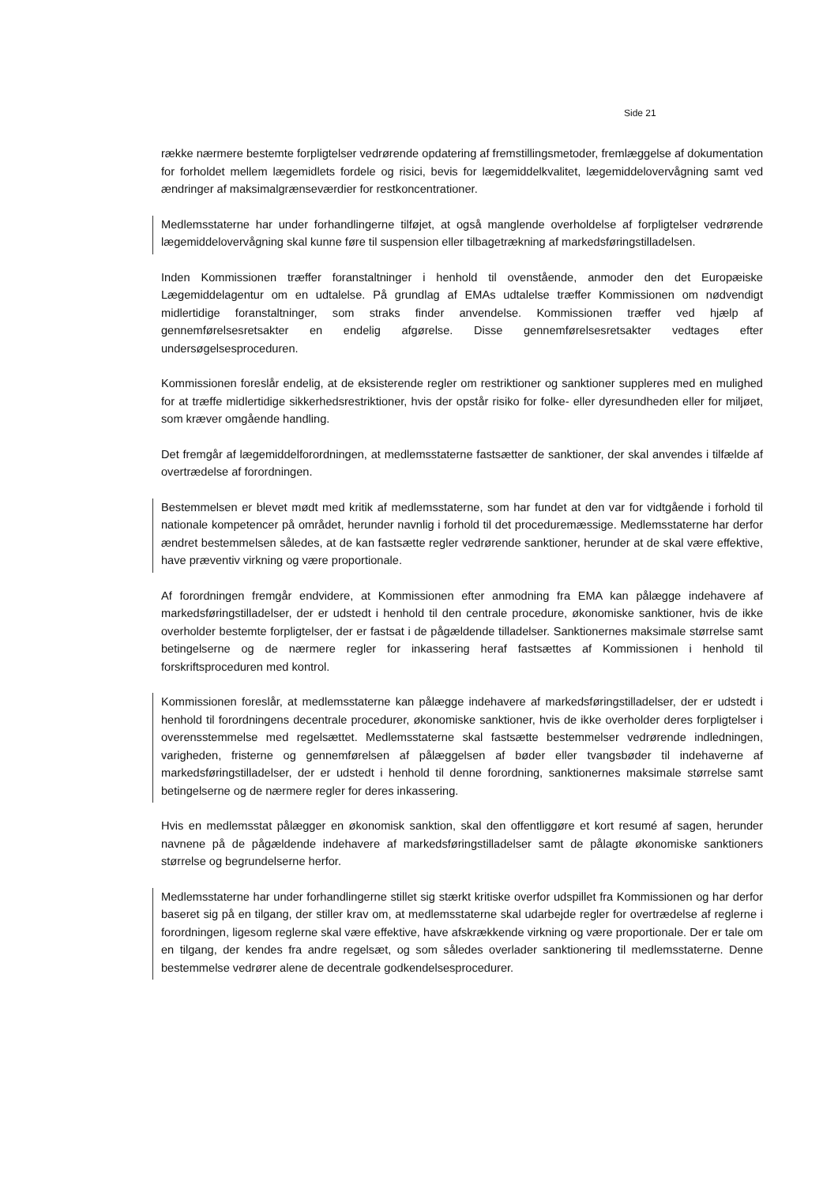Side 21
række nærmere bestemte forpligtelser vedrørende opdatering af fremstillingsmetoder, fremlæggelse af dokumentation for forholdet mellem lægemidlets fordele og risici, bevis for lægemiddelkvalitet, lægemiddelovervågning samt ved ændringer af maksimalgrænseværdier for restkoncentrationer.
Medlemsstaterne har under forhandlingerne tilføjet, at også manglende overholdelse af forpligtelser vedrørende lægemiddelovervågning skal kunne føre til suspension eller tilbagetrækning af markedsføringstilladelsen.
Inden Kommissionen træffer foranstaltninger i henhold til ovenstående, anmoder den det Europæiske Lægemiddelagentur om en udtalelse. På grundlag af EMAs udtalelse træffer Kommissionen om nødvendigt midlertidige foranstaltninger, som straks finder anvendelse. Kommissionen træffer ved hjælp af gennemførelsesretsakter en endelig afgørelse. Disse gennemførelsesretsakter vedtages efter undersøgelsesproceduren.
Kommissionen foreslår endelig, at de eksisterende regler om restriktioner og sanktioner suppleres med en mulighed for at træffe midlertidige sikkerhedsrestriktioner, hvis der opstår risiko for folke- eller dyresundheden eller for miljøet, som kræver omgående handling.
Det fremgår af lægemiddelforordningen, at medlemsstaterne fastsætter de sanktioner, der skal anvendes i tilfælde af overtrædelse af forordningen.
Bestemmelsen er blevet mødt med kritik af medlemsstaterne, som har fundet at den var for vidtgående i forhold til nationale kompetencer på området, herunder navnlig i forhold til det proceduremæssige. Medlemsstaterne har derfor ændret bestemmelsen således, at de kan fastsætte regler vedrørende sanktioner, herunder at de skal være effektive, have præventiv virkning og være proportionale.
Af forordningen fremgår endvidere, at Kommissionen efter anmodning fra EMA kan pålægge indehavere af markedsføringstilladelser, der er udstedt i henhold til den centrale procedure, økonomiske sanktioner, hvis de ikke overholder bestemte forpligtelser, der er fastsat i de pågældende tilladelser. Sanktionernes maksimale størrelse samt betingelserne og de nærmere regler for inkassering heraf fastsættes af Kommissionen i henhold til forskriftsproceduren med kontrol.
Kommissionen foreslår, at medlemsstaterne kan pålægge indehavere af markedsføringstilladelser, der er udstedt i henhold til forordningens decentrale procedurer, økonomiske sanktioner, hvis de ikke overholder deres forpligtelser i overensstemmelse med regelsættet. Medlemsstaterne skal fastsætte bestemmelser vedrørende indledningen, varigheden, fristerne og gennemførelsen af pålæggelsen af bøder eller tvangsbøder til indehaverne af markedsføringstilladelser, der er udstedt i henhold til denne forordning, sanktionernes maksimale størrelse samt betingelserne og de nærmere regler for deres inkassering.
Hvis en medlemsstat pålægger en økonomisk sanktion, skal den offentliggøre et kort resumé af sagen, herunder navnene på de pågældende indehavere af markedsføringstilladelser samt de pålagte økonomiske sanktioners størrelse og begrundelserne herfor.
Medlemsstaterne har under forhandlingerne stillet sig stærkt kritiske overfor udspillet fra Kommissionen og har derfor baseret sig på en tilgang, der stiller krav om, at medlemsstaterne skal udarbejde regler for overtrædelse af reglerne i forordningen, ligesom reglerne skal være effektive, have afskrækkende virkning og være proportionale. Der er tale om en tilgang, der kendes fra andre regelsæt, og som således overlader sanktionering til medlemsstaterne. Denne bestemmelse vedrører alene de decentrale godkendelsesprocedurer.